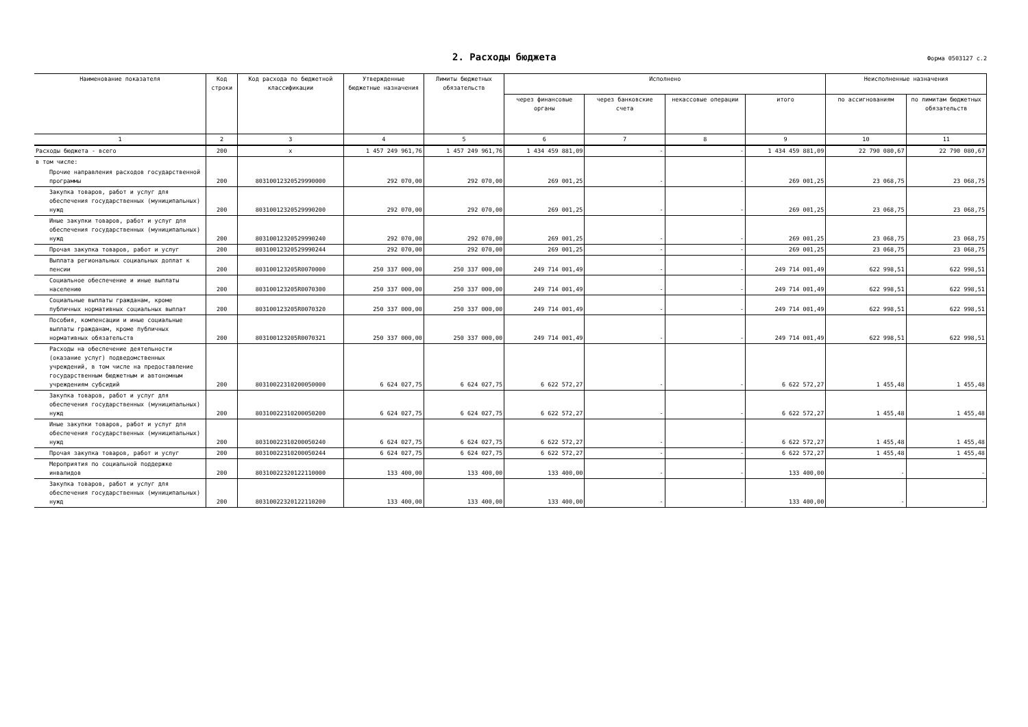2. Расходы бюджета
Форма 0503127 с.2
| Наименование показателя | Код строки | Код расхода по бюджетной классификации | Утвержденные бюджетные назначения | Лимиты бюджетных обязательств | Исполнено | | | | Неисполненные назначения | |
| --- | --- | --- | --- | --- | --- | --- | --- | --- | --- | --- |
| | | | | | через финансовые органы | через банковские счета | некассовые операции | итого | по ассигнованиям | по лимитам бюджетных обязательств |
| 1 | 2 | 3 | 4 | 5 | 6 | 7 | 8 | 9 | 10 | 11 |
| Расходы бюджета - всего | 200 | x | 1 457 249 961,76 | 1 457 249 961,76 | 1 434 459 881,09 | - | - | 1 434 459 881,09 | 22 790 080,67 | 22 790 080,67 |
| в том числе: | | | | | | | | | | |
| Прочие направления расходов государственной программы | 200 | 80310012320529990000 | 292 070,00 | 292 070,00 | 269 001,25 | - | - | 269 001,25 | 23 068,75 | 23 068,75 |
| Закупка товаров, работ и услуг для обеспечения государственных (муниципальных) нужд | 200 | 80310012320529990200 | 292 070,00 | 292 070,00 | 269 001,25 | - | - | 269 001,25 | 23 068,75 | 23 068,75 |
| Иные закупки товаров, работ и услуг для обеспечения государственных (муниципальных) нужд | 200 | 80310012320529990240 | 292 070,00 | 292 070,00 | 269 001,25 | - | - | 269 001,25 | 23 068,75 | 23 068,75 |
| Прочая закупка товаров, работ и услуг | 200 | 80310012320529990244 | 292 070,00 | 292 070,00 | 269 001,25 | - | - | 269 001,25 | 23 068,75 | 23 068,75 |
| Выплата региональных социальных доплат к пенсии | 200 | 803100123205R0070000 | 250 337 000,00 | 250 337 000,00 | 249 714 001,49 | - | - | 249 714 001,49 | 622 998,51 | 622 998,51 |
| Социальное обеспечение и иные выплаты населению | 200 | 803100123205R0070300 | 250 337 000,00 | 250 337 000,00 | 249 714 001,49 | - | - | 249 714 001,49 | 622 998,51 | 622 998,51 |
| Социальные выплаты гражданам, кроме публичных нормативных социальных выплат | 200 | 803100123205R0070320 | 250 337 000,00 | 250 337 000,00 | 249 714 001,49 | - | - | 249 714 001,49 | 622 998,51 | 622 998,51 |
| Пособия, компенсации и иные социальные выплаты гражданам, кроме публичных нормативных обязательств | 200 | 803100123205R0070321 | 250 337 000,00 | 250 337 000,00 | 249 714 001,49 | - | - | 249 714 001,49 | 622 998,51 | 622 998,51 |
| Расходы на обеспечение деятельности (оказание услуг) подведомственных учреждений, в том числе на предоставление государственным бюджетным и автономным учреждениям субсидий | 200 | 80310022310200050000 | 6 624 027,75 | 6 624 027,75 | 6 622 572,27 | - | - | 6 622 572,27 | 1 455,48 | 1 455,48 |
| Закупка товаров, работ и услуг для обеспечения государственных (муниципальных) нужд | 200 | 80310022310200050200 | 6 624 027,75 | 6 624 027,75 | 6 622 572,27 | - | - | 6 622 572,27 | 1 455,48 | 1 455,48 |
| Иные закупки товаров, работ и услуг для обеспечения государственных (муниципальных) нужд | 200 | 80310022310200050240 | 6 624 027,75 | 6 624 027,75 | 6 622 572,27 | - | - | 6 622 572,27 | 1 455,48 | 1 455,48 |
| Прочая закупка товаров, работ и услуг | 200 | 80310022310200050244 | 6 624 027,75 | 6 624 027,75 | 6 622 572,27 | - | - | 6 622 572,27 | 1 455,48 | 1 455,48 |
| Мероприятия по социальной поддержке инвалидов | 200 | 80310022320122110000 | 133 400,00 | 133 400,00 | 133 400,00 | - | - | 133 400,00 | - | - |
| Закупка товаров, работ и услуг для обеспечения государственных (муниципальных) нужд | 200 | 80310022320122110200 | 133 400,00 | 133 400,00 | 133 400,00 | - | - | 133 400,00 | - | - |